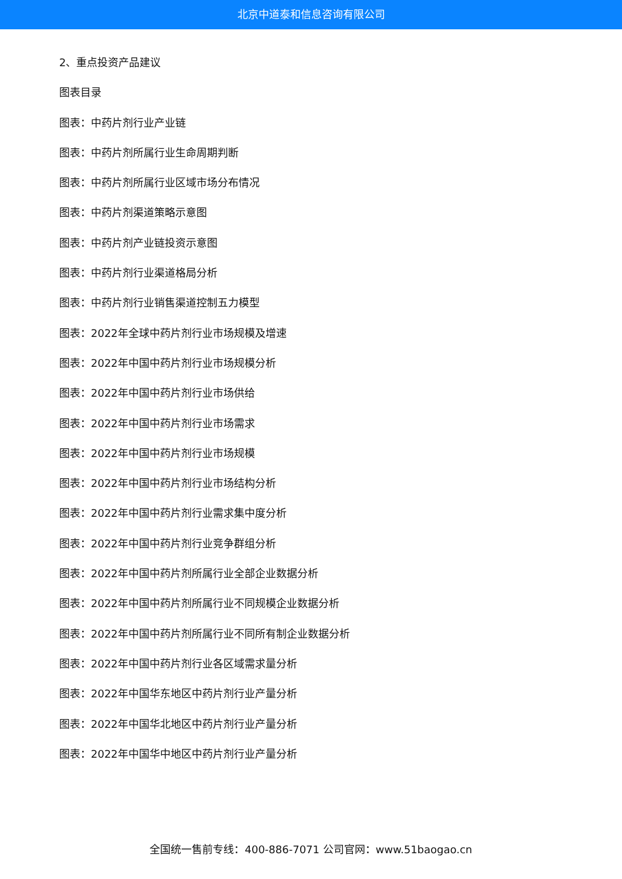北京中道泰和信息咨询有限公司
2、重点投资产品建议
图表目录
图表：中药片剂行业产业链
图表：中药片剂所属行业生命周期判断
图表：中药片剂所属行业区域市场分布情况
图表：中药片剂渠道策略示意图
图表：中药片剂产业链投资示意图
图表：中药片剂行业渠道格局分析
图表：中药片剂行业销售渠道控制五力模型
图表：2022年全球中药片剂行业市场规模及增速
图表：2022年中国中药片剂行业市场规模分析
图表：2022年中国中药片剂行业市场供给
图表：2022年中国中药片剂行业市场需求
图表：2022年中国中药片剂行业市场规模
图表：2022年中国中药片剂行业市场结构分析
图表：2022年中国中药片剂行业需求集中度分析
图表：2022年中国中药片剂行业竞争群组分析
图表：2022年中国中药片剂所属行业全部企业数据分析
图表：2022年中国中药片剂所属行业不同规模企业数据分析
图表：2022年中国中药片剂所属行业不同所有制企业数据分析
图表：2022年中国中药片剂行业各区域需求量分析
图表：2022年中国华东地区中药片剂行业产量分析
图表：2022年中国华北地区中药片剂行业产量分析
图表：2022年中国华中地区中药片剂行业产量分析
全国统一售前专线：400-886-7071 公司官网：www.51baogao.cn